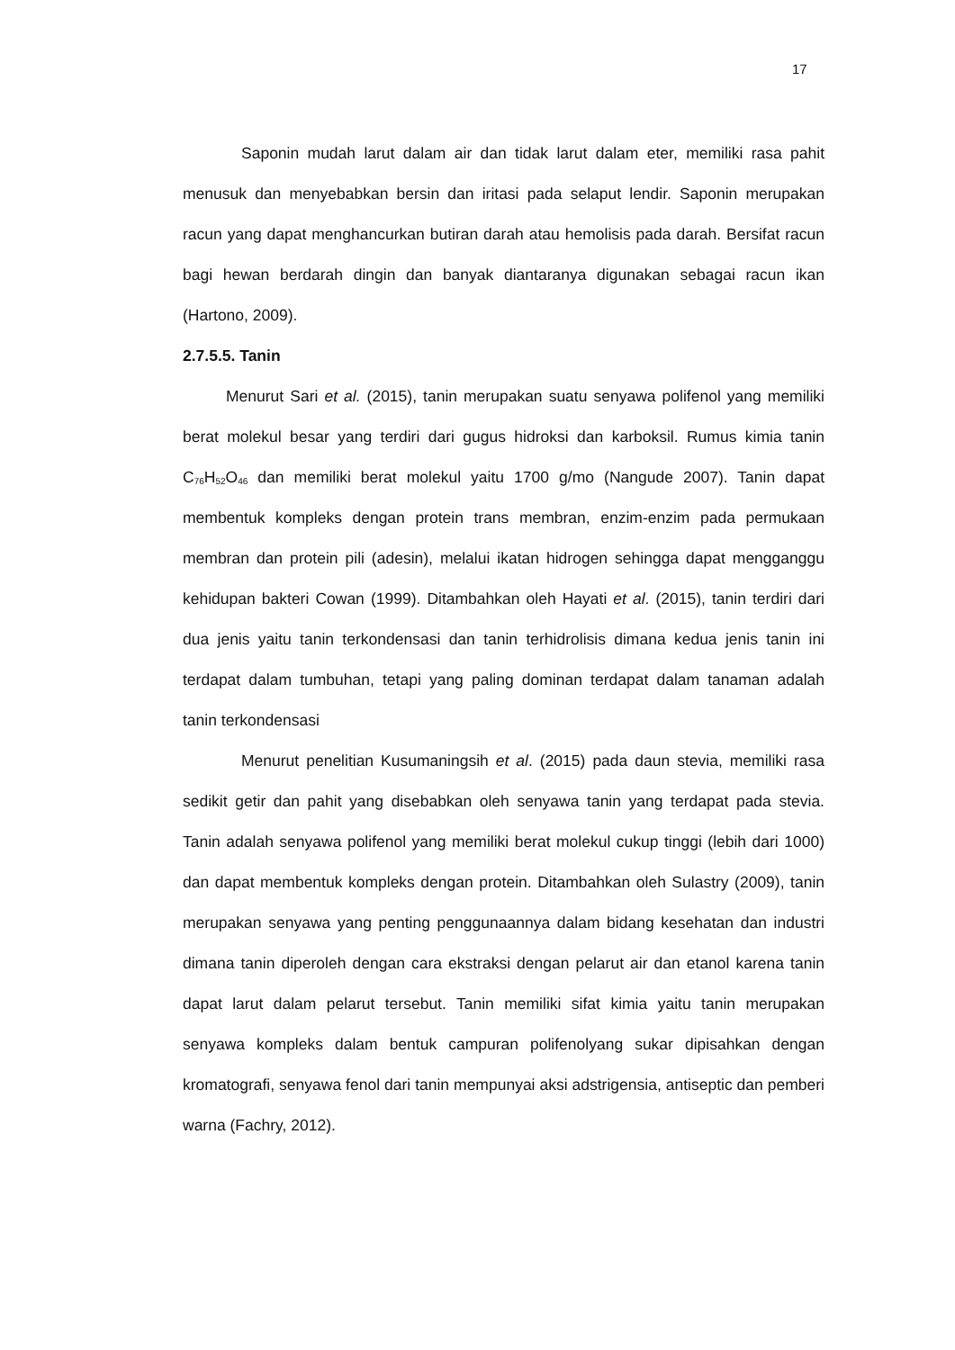17
Saponin mudah larut dalam air dan tidak larut dalam eter, memiliki rasa pahit menusuk dan menyebabkan bersin dan iritasi pada selaput lendir. Saponin merupakan racun yang dapat menghancurkan butiran darah atau hemolisis pada darah. Bersifat racun bagi hewan berdarah dingin dan banyak diantaranya digunakan sebagai racun ikan (Hartono, 2009).
2.7.5.5. Tanin
Menurut Sari et al. (2015), tanin merupakan suatu senyawa polifenol yang memiliki berat molekul besar yang terdiri dari gugus hidroksi dan karboksil. Rumus kimia tanin C<sub>76</sub>H<sub>52</sub>O<sub>46</sub> dan memiliki berat molekul yaitu 1700 g/mo (Nangude 2007). Tanin dapat membentuk kompleks dengan protein trans membran, enzim-enzim pada permukaan membran dan protein pili (adesin), melalui ikatan hidrogen sehingga dapat mengganggu kehidupan bakteri Cowan (1999). Ditambahkan oleh Hayati et al. (2015), tanin terdiri dari dua jenis yaitu tanin terkondensasi dan tanin terhidrolisis dimana kedua jenis tanin ini terdapat dalam tumbuhan, tetapi yang paling dominan terdapat dalam tanaman adalah tanin terkondensasi
Menurut penelitian Kusumaningsih et al. (2015) pada daun stevia, memiliki rasa sedikit getir dan pahit yang disebabkan oleh senyawa tanin yang terdapat pada stevia. Tanin adalah senyawa polifenol yang memiliki berat molekul cukup tinggi (lebih dari 1000) dan dapat membentuk kompleks dengan protein. Ditambahkan oleh Sulastry (2009), tanin merupakan senyawa yang penting penggunaannya dalam bidang kesehatan dan industri dimana tanin diperoleh dengan cara ekstraksi dengan pelarut air dan etanol karena tanin dapat larut dalam pelarut tersebut. Tanin memiliki sifat kimia yaitu tanin merupakan senyawa kompleks dalam bentuk campuran polifenolyang sukar dipisahkan dengan kromatografi, senyawa fenol dari tanin mempunyai aksi adstrigensia, antiseptic dan pemberi warna (Fachry, 2012).